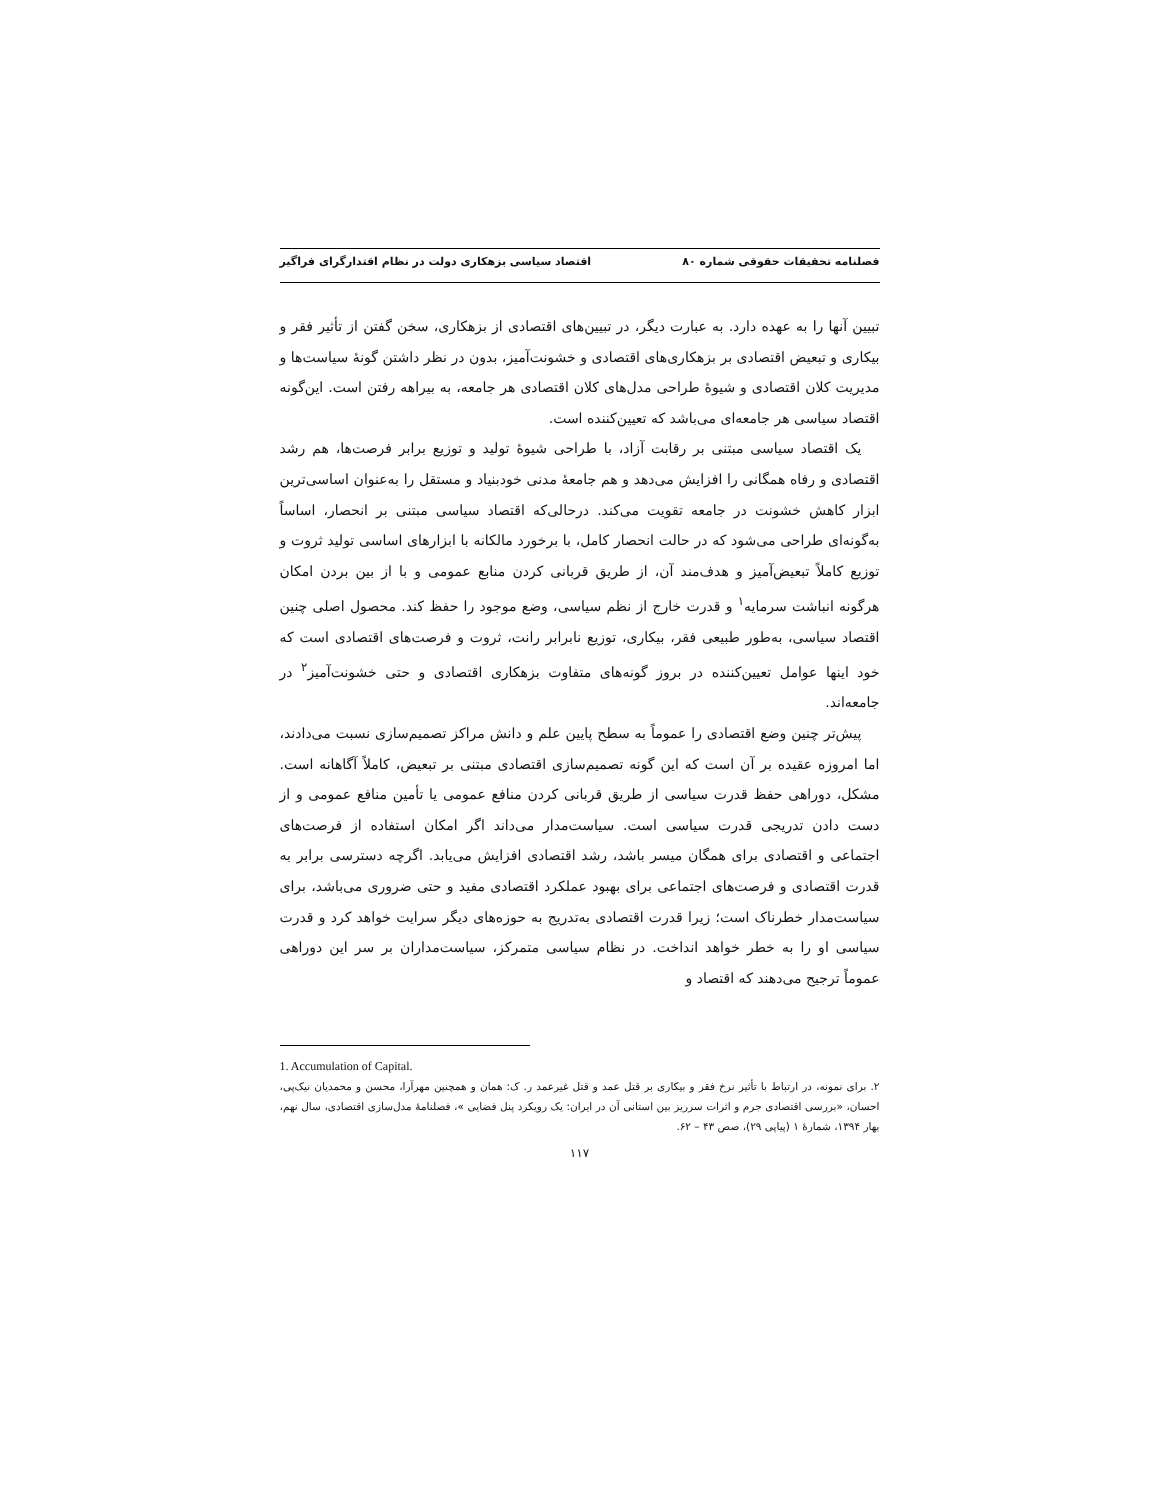فصلنامه تحقیقات حقوقی شماره ۸۰ اقتصاد سیاسی بزهکاری دولت در نظام اقتدارگرای فراگیر
تبیین آنها را به عهده دارد. به عبارت دیگر، در تبیین‌های اقتصادی از بزهکاری، سخن گفتن از تأثیر فقر و بیکاری و تبعیض اقتصادی بر بزهکاری‌های اقتصادی و خشونت‌آمیز، بدون در نظر داشتن گونهٔ سیاست‌ها و مدیریت کلان اقتصادی و شیوهٔ طراحی مدل‌های کلان اقتصادی هر جامعه، به بیراهه رفتن است. این‌گونه اقتصاد سیاسی هر جامعه‌ای می‌باشد که تعیین‌کننده است.
یک اقتصاد سیاسی مبتنی بر رقابت آزاد، با طراحی شیوهٔ تولید و توزیع برابر فرصت‌ها، هم رشد اقتصادی و رفاه همگانی را افزایش می‌دهد و هم جامعهٔ مدنی خودبنیاد و مستقل را به‌عنوان اساسی‌ترین ابزار کاهش خشونت در جامعه تقویت می‌کند. درحالی‌که اقتصاد سیاسی مبتنی بر انحصار، اساساً به‌گونه‌ای طراحی می‌شود که در حالت انحصار کامل، با برخورد مالکانه با ابزارهای اساسی تولید ثروت و توزیع کاملاً تبعیض‌آمیز و هدف‌مند آن، از طریق قربانی کردن منابع عمومی و با از بین بردن امکان هرگونه انباشت سرمایه<sup>۱</sup> و قدرت خارج از نظم سیاسی، وضع موجود را حفظ کند. محصول اصلی چنین اقتصاد سیاسی، به‌طور طبیعی فقر، بیکاری، توزیع نابرابر رانت، ثروت و فرصت‌های اقتصادی است که خود اینها عوامل تعیین‌کننده در بروز گونه‌های متفاوت بزهکاری اقتصادی و حتی خشونت‌آمیز<sup>۲</sup> در جامعه‌اند.
پیش‌تر چنین وضع اقتصادی را عموماً به سطح پایین علم و دانش مراکز تصمیم‌سازی نسبت می‌دادند، اما امروزه عقیده بر آن است که این گونه تصمیم‌سازی اقتصادی مبتنی بر تبعیض، کاملاً آگاهانه است. مشکل، دوراهی حفظ قدرت سیاسی از طریق قربانی کردن منافع عمومی یا تأمین منافع عمومی و از دست دادن تدریجی قدرت سیاسی است. سیاست‌مدار می‌داند اگر امکان استفاده از فرصت‌های اجتماعی و اقتصادی برای همگان میسر باشد، رشد اقتصادی افزایش می‌یابد. اگرچه دسترسی برابر به قدرت اقتصادی و فرصت‌های اجتماعی برای بهبود عملکرد اقتصادی مفید و حتی ضروری می‌باشد، برای سیاست‌مدار خطرناک است؛ زیرا قدرت اقتصادی به‌تدریج به حوزه‌های دیگر سرایت خواهد کرد و قدرت سیاسی او را به خطر خواهد انداخت. در نظام سیاسی متمرکز، سیاست‌مداران بر سر این دوراهی عموماً ترجیح می‌دهند که اقتصاد و
1. Accumulation of Capital.
۲. برای نمونه، در ارتباط با تأثیر نرخ فقر و بیکاری بر قتل عمد و قتل غیرعمد ر. ک: همان و همچنین مهرآرا، محسن و محمدیان نیک‌پی، احسان، «بررسی اقتصادی جرم و اثرات سرریز بین استانی آن در ایران: یک رویکرد پنل فضایی »، فصلنامهٔ مدل‌سازی اقتصادی، سال نهم، بهار ۱۳۹۴، شمارهٔ ۱ (پیاپی ۲۹)، صص ۴۳ – ۶۲.
۱۱۷